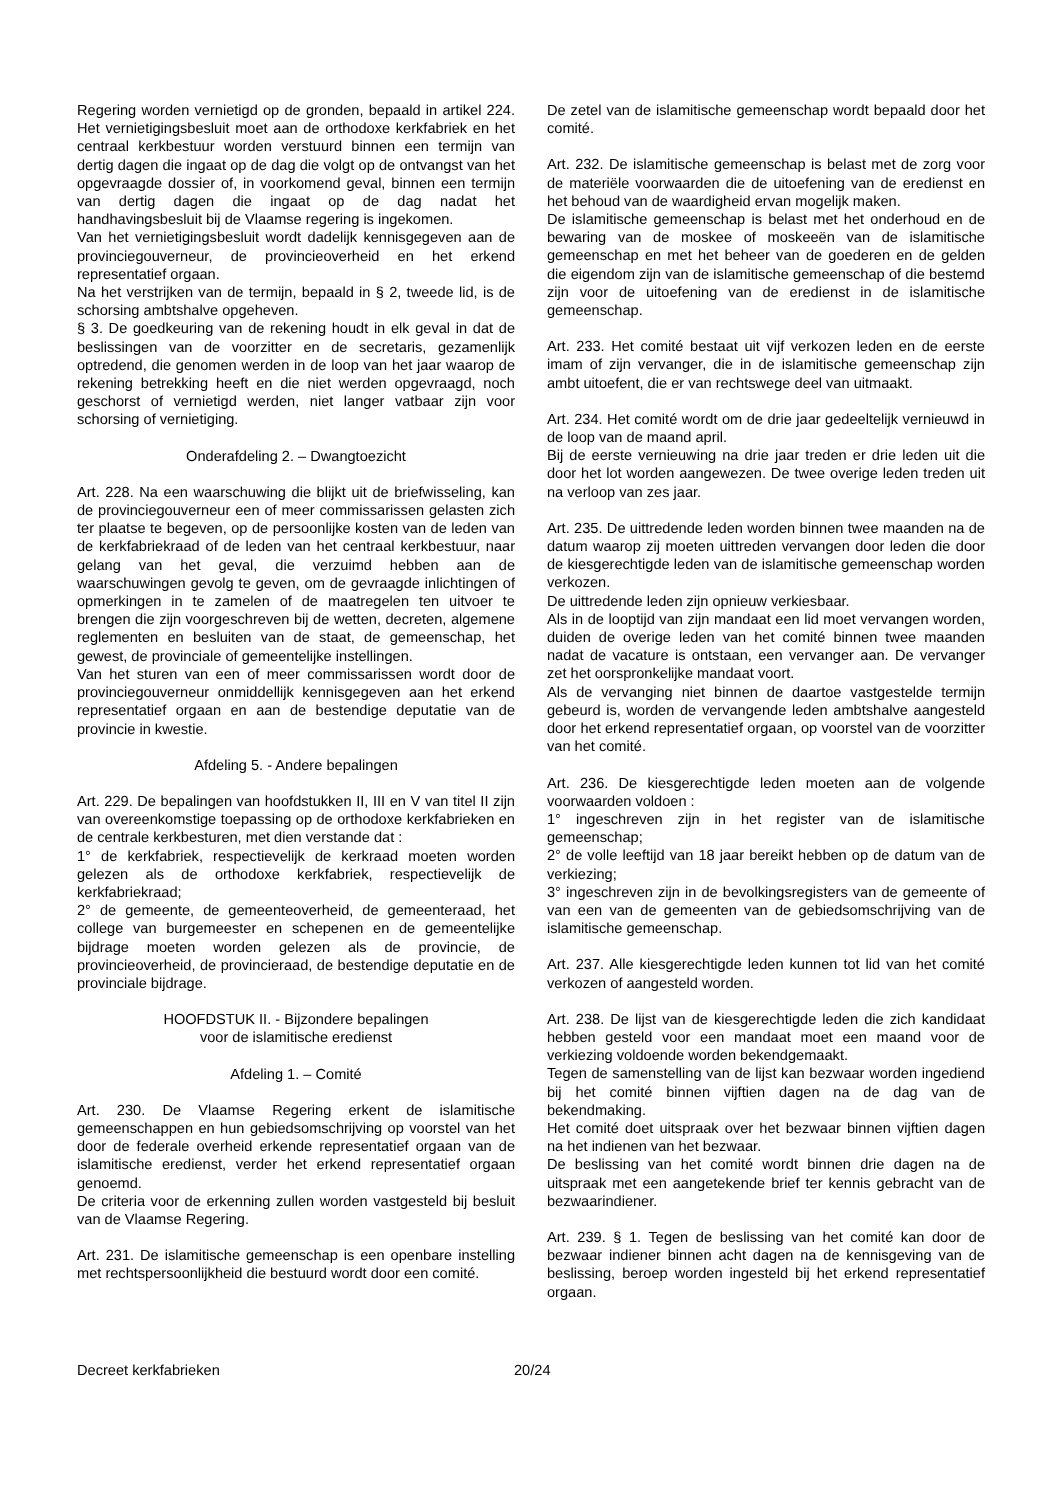Regering worden vernietigd op de gronden, bepaald in artikel 224. Het vernietigingsbesluit moet aan de orthodoxe kerkfabriek en het centraal kerkbestuur worden verstuurd binnen een termijn van dertig dagen die ingaat op de dag die volgt op de ontvangst van het opgevraagde dossier of, in voorkomend geval, binnen een termijn van dertig dagen die ingaat op de dag nadat het handhavingsbesluit bij de Vlaamse regering is ingekomen.
Van het vernietigingsbesluit wordt dadelijk kennisgegeven aan de provinciegouverneur, de provincieoverheid en het erkend representatief orgaan.
Na het verstrijken van de termijn, bepaald in § 2, tweede lid, is de schorsing ambtshalve opgeheven.
§ 3. De goedkeuring van de rekening houdt in elk geval in dat de beslissingen van de voorzitter en de secretaris, gezamenlijk optredend, die genomen werden in de loop van het jaar waarop de rekening betrekking heeft en die niet werden opgevraagd, noch geschorst of vernietigd werden, niet langer vatbaar zijn voor schorsing of vernietiging.
Onderafdeling 2. – Dwangtoezicht
Art. 228. Na een waarschuwing die blijkt uit de briefwisseling, kan de provinciegouverneur een of meer commissarissen gelasten zich ter plaatse te begeven, op de persoonlijke kosten van de leden van de kerkfabriekraad of de leden van het centraal kerkbestuur, naar gelang van het geval, die verzuimd hebben aan de waarschuwingen gevolg te geven, om de gevraagde inlichtingen of opmerkingen in te zamelen of de maatregelen ten uitvoer te brengen die zijn voorge­schreven bij de wetten, decreten, algemene reglementen en besluiten van de staat, de gemeenschap, het gewest, de provinciale of gemeentelijke instellingen.
Van het sturen van een of meer commissarissen wordt door de provinciegouverneur onmiddellijk kennisgegeven aan het erkend representatief orgaan en aan de bestendige deputatie van de provincie in kwestie.
Afdeling 5. - Andere bepalingen
Art. 229. De bepalingen van hoofdstukken II, III en V van titel II zijn van overeenkomstige toepassing op de orthodoxe kerkfabrieken en de centrale kerkbesturen, met dien verstande dat :
1° de kerkfabriek, respectievelijk de kerkraad moeten worden gelezen als de orthodoxe kerkfabriek, respectievelijk de kerkfabriekraad;
2° de gemeente, de gemeenteoverheid, de gemeenteraad, het college van burgemeester en schepenen en de gemeentelijke bijdrage moeten worden gelezen als de provincie, de provincieoverheid, de provincieraad, de bestendige deputatie en de provinciale bijdrage.
HOOFDSTUK II. - Bijzondere bepalingen
voor de islamitische eredienst
Afdeling 1. – Comité
Art. 230. De Vlaamse Regering erkent de islamitische gemeenschappen en hun gebiedsomschrijving op voorstel van het door de federale overheid erkende representatief orgaan van de islamitische eredienst, verder het erkend representatief orgaan genoemd.
De criteria voor de erkenning zullen worden vastgesteld bij besluit van de Vlaamse Regering.
Art. 231. De islamitische gemeenschap is een openbare instelling met rechtspersoonlijkheid die bestuurd wordt door een comité.
De zetel van de islamitische gemeenschap wordt bepaald door het comité.
Art. 232. De islamitische gemeenschap is belast met de zorg voor de materiële voorwaarden die de uitoefening van de eredienst en het behoud van de waardigheid ervan mogelijk maken.
De islamitische gemeenschap is belast met het onderhoud en de bewaring van de moskee of moskeeën van de islamitische gemeenschap en met het beheer van de goederen en de gelden die eigendom zijn van de islamitische gemeenschap of die bestemd zijn voor de uitoefening van de eredienst in de islamitische gemeenschap.
Art. 233. Het comité bestaat uit vijf verkozen leden en de eerste imam of zijn vervanger, die in de islamitische gemeenschap zijn ambt uitoefent, die er van rechtswege deel van uitmaakt.
Art. 234. Het comité wordt om de drie jaar gedeeltelijk vernieuwd in de loop van de maand april.
Bij de eerste vernieuwing na drie jaar treden er drie leden uit die door het lot worden aangewezen. De twee overige leden treden uit na verloop van zes jaar.
Art. 235. De uittredende leden worden binnen twee maanden na de datum waarop zij moeten uittreden vervangen door leden die door de kiesgerechtigde leden van de islamitische gemeenschap worden verkozen.
De uittredende leden zijn opnieuw verkiesbaar.
Als in de looptijd van zijn mandaat een lid moet vervangen worden, duiden de overige leden van het comité binnen twee maanden nadat de vacature is ontstaan, een vervanger aan. De vervanger zet het oorspronkelijke mandaat voort.
Als de vervanging niet binnen de daartoe vastgestelde termijn gebeurd is, worden de vervangende leden ambtshalve aangesteld door het erkend representatief orgaan, op voorstel van de voorzitter van het comité.
Art. 236. De kiesgerechtigde leden moeten aan de volgende voorwaarden voldoen :
1° ingeschreven zijn in het register van de islamitische gemeenschap;
2° de volle leeftijd van 18 jaar bereikt hebben op de datum van de verkiezing;
3° ingeschreven zijn in de bevolkingsregisters van de gemeente of van een van de gemeenten van de gebiedsomschrijving van de islamitische gemeenschap.
Art. 237. Alle kiesgerechtigde leden kunnen tot lid van het comité verkozen of aangesteld worden.
Art. 238. De lijst van de kiesgerechtigde leden die zich kandidaat hebben gesteld voor een mandaat moet een maand voor de verkiezing voldoende worden bekend­gemaakt.
Tegen de samenstelling van de lijst kan bezwaar worden ingediend bij het comité binnen vijftien dagen na de dag van de bekendmaking.
Het comité doet uitspraak over het bezwaar binnen vijftien dagen na het indienen van het bezwaar.
De beslissing van het comité wordt binnen drie dagen na de uitspraak met een aangetekende brief ter kennis gebracht van de bezwaarindiener.
Art. 239. § 1. Tegen de beslissing van het comité kan door de bezwaar indiener binnen acht dagen na de kennisgeving van de beslissing, beroep worden ingesteld bij het erkend representatief orgaan.
Decreet kerkfabrieken 20/24